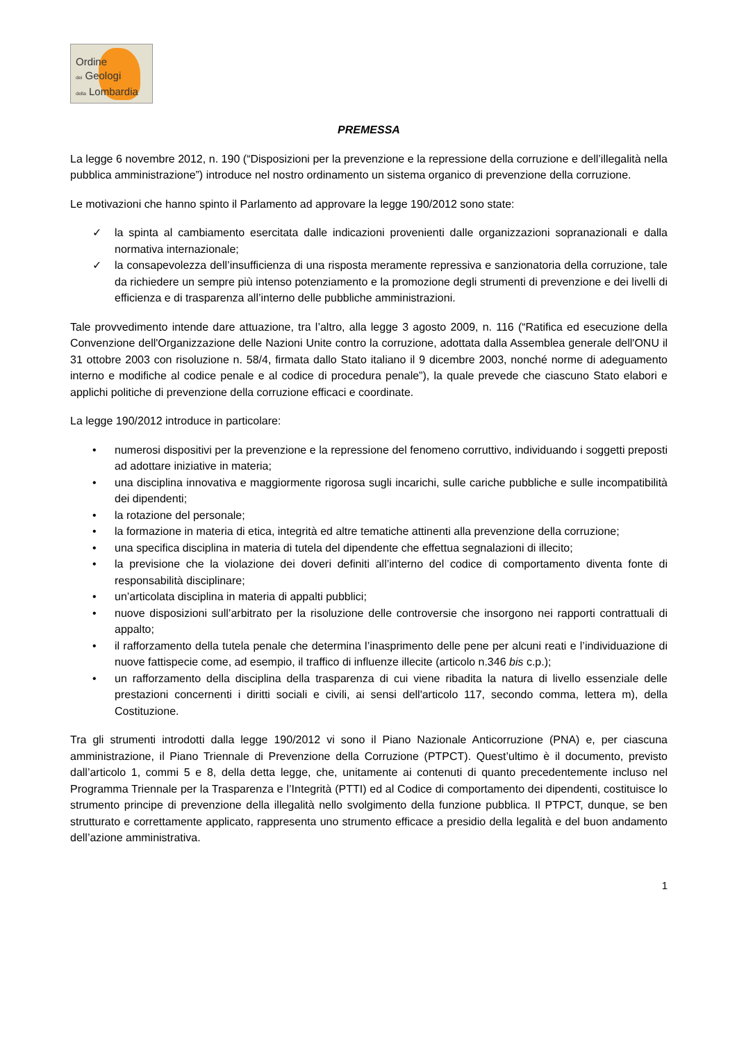Ordine
dei Geologi
della Lombardia
PREMESSA
La legge 6 novembre 2012, n. 190 (“Disposizioni per la prevenzione e la repressione della corruzione e dell’illegalità nella pubblica amministrazione”) introduce nel nostro ordinamento un sistema organico di prevenzione della corruzione.
Le motivazioni che hanno spinto il Parlamento ad approvare la legge 190/2012 sono state:
✓ la spinta al cambiamento esercitata dalle indicazioni provenienti dalle organizzazioni sopranazionali e dalla normativa internazionale;
✓ la consapevolezza dell’insufficienza di una risposta meramente repressiva e sanzionatoria della corruzione, tale da richiedere un sempre più intenso potenziamento e la promozione degli strumenti di prevenzione e dei livelli di efficienza e di trasparenza all’interno delle pubbliche amministrazioni.
Tale provvedimento intende dare attuazione, tra l’altro, alla legge 3 agosto 2009, n. 116 (“Ratifica ed esecuzione della Convenzione dell'Organizzazione delle Nazioni Unite contro la corruzione, adottata dalla Assemblea generale dell'ONU il 31 ottobre 2003 con risoluzione n. 58/4, firmata dallo Stato italiano il 9 dicembre 2003, nonché norme di adeguamento interno e modifiche al codice penale e al codice di procedura penale”), la quale prevede che ciascuno Stato elabori e applichi politiche di prevenzione della corruzione efficaci e coordinate.
La legge 190/2012 introduce in particolare:
• numerosi dispositivi per la prevenzione e la repressione del fenomeno corruttivo, individuando i soggetti preposti ad adottare iniziative in materia;
• una disciplina innovativa e maggiormente rigorosa sugli incarichi, sulle cariche pubbliche e sulle incompatibilità dei dipendenti;
• la rotazione del personale;
• la formazione in materia di etica, integrità ed altre tematiche attinenti alla prevenzione della corruzione;
• una specifica disciplina in materia di tutela del dipendente che effettua segnalazioni di illecito;
• la previsione che la violazione dei doveri definiti all’interno del codice di comportamento diventa fonte di responsabilità disciplinare;
• un’articolata disciplina in materia di appalti pubblici;
• nuove disposizioni sull’arbitrato per la risoluzione delle controversie che insorgono nei rapporti contrattuali di appalto;
• il rafforzamento della tutela penale che determina l’inasprimento delle pene per alcuni reati e l’individuazione di nuove fattispecie come, ad esempio, il traffico di influenze illecite (articolo n.346 bis c.p.);
• un rafforzamento della disciplina della trasparenza di cui viene ribadita la natura di livello essenziale delle prestazioni concernenti i diritti sociali e civili, ai sensi dell'articolo 117, secondo comma, lettera m), della Costituzione.
Tra gli strumenti introdotti dalla legge 190/2012 vi sono il Piano Nazionale Anticorruzione (PNA) e, per ciascuna amministrazione, il Piano Triennale di Prevenzione della Corruzione (PTPCT). Quest’ultimo è il documento, previsto dall’articolo 1, commi 5 e 8, della detta legge, che, unitamente ai contenuti di quanto precedentemente incluso nel Programma Triennale per la Trasparenza e l’Integrità (PTTI) ed al Codice di comportamento dei dipendenti, costituisce lo strumento principe di prevenzione della illegalità nello svolgimento della funzione pubblica. Il PTPCT, dunque, se ben strutturato e correttamente applicato, rappresenta uno strumento efficace a presidio della legalità e del buon andamento dell’azione amministrativa.
1